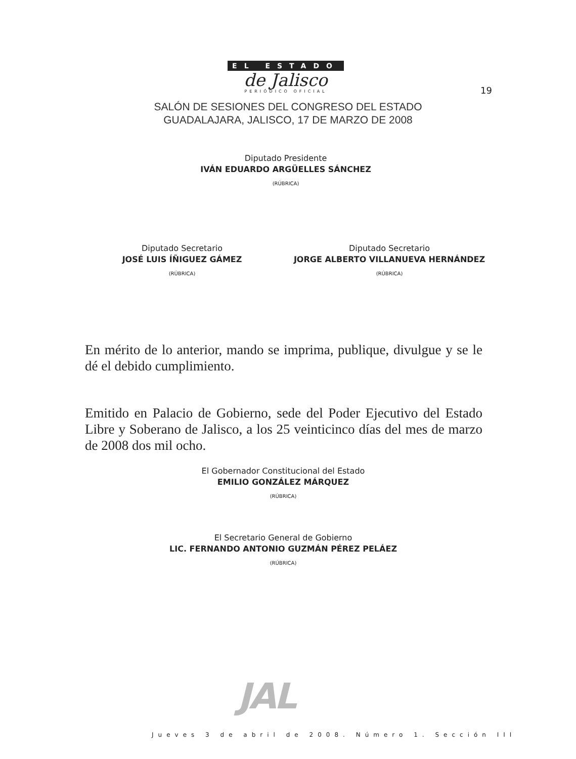EL ESTADO
de Jalisco
PERIÓDICO OFICIAL
19
SALÓN DE SESIONES DEL CONGRESO DEL ESTADO
GUADALAJARA, JALISCO, 17 DE MARZO DE 2008
Diputado Presidente
IVÁN EDUARDO ARGÜELLES SÁNCHEZ
(RÚBRICA)
Diputado Secretario
JOSÉ LUIS ÍÑIGUEZ GÁMEZ
(RÚBRICA)
Diputado Secretario
JORGE ALBERTO VILLANUEVA HERNÁNDEZ
(RÚBRICA)
En mérito de lo anterior, mando se imprima, publique, divulgue y se le dé el debido cumplimiento.
Emitido en Palacio de Gobierno, sede del Poder Ejecutivo del Estado Libre y Soberano de Jalisco, a los 25 veinticinco días del mes de marzo de 2008 dos mil ocho.
El Gobernador Constitucional del Estado
EMILIO GONZÁLEZ MÁRQUEZ
(RÚBRICA)
El Secretario General de Gobierno
LIC. FERNANDO ANTONIO GUZMÁN PÉREZ PELÁEZ
(RÚBRICA)
JAL
Jueves 3 de abril de 2008. Número 1. Sección III